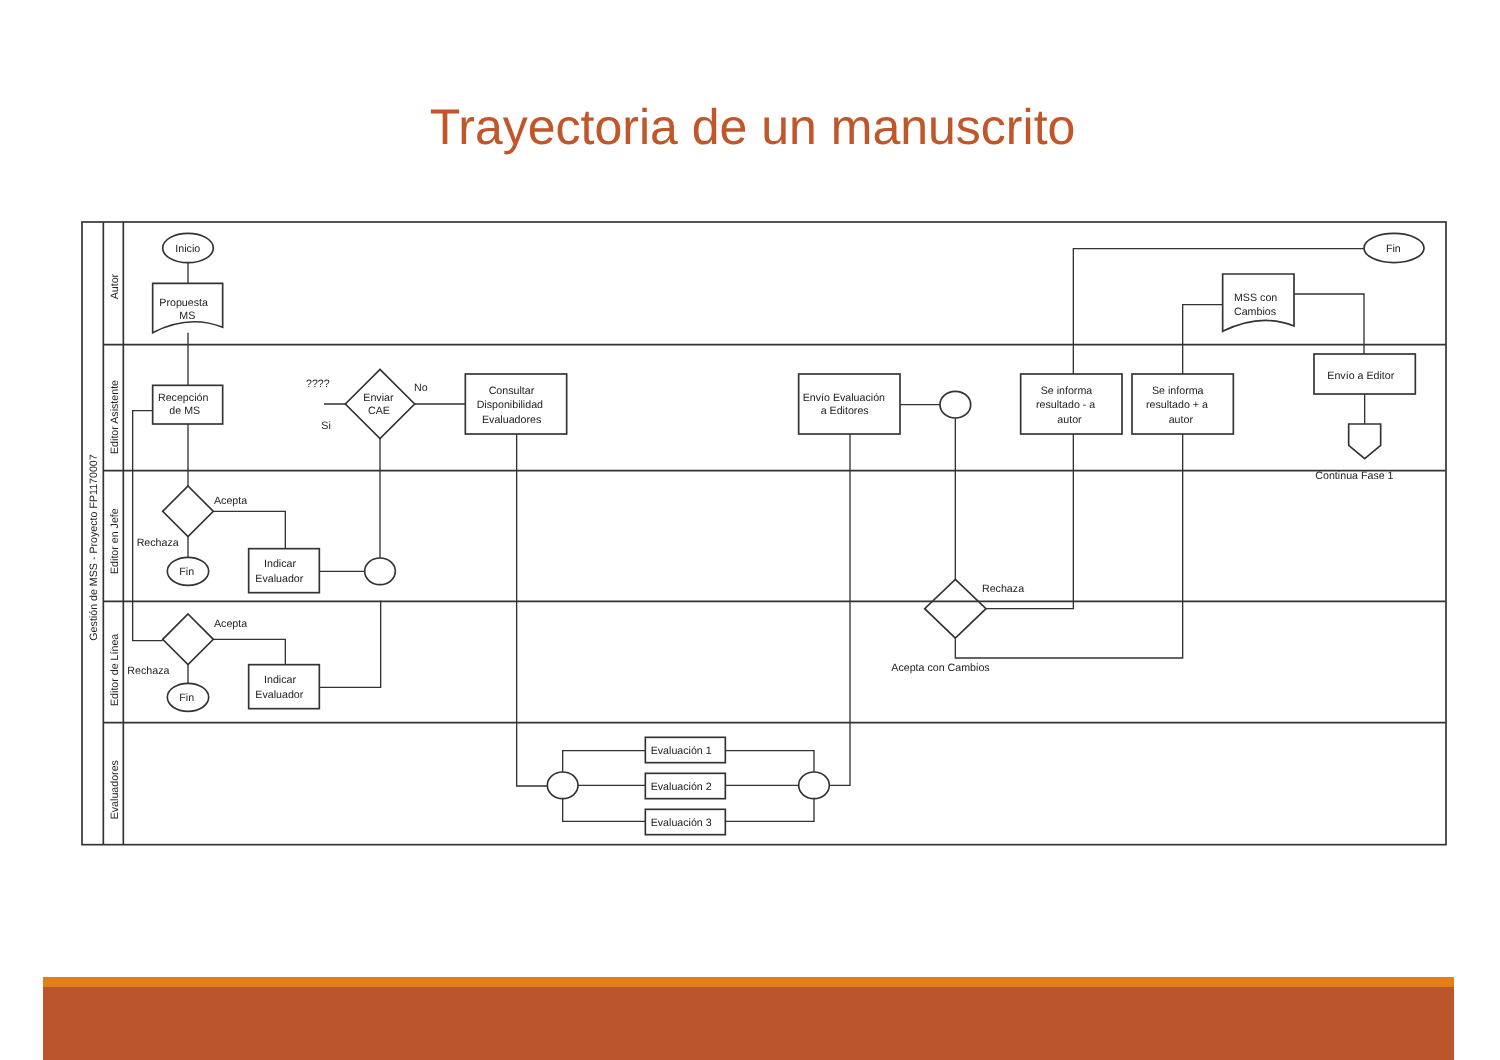Trayectoria de un manuscrito
Gestión de MSS - Proyecto FP1170007
Autor
Editor Asistente
Editor en Jefe
Editor de Línea
Evaluadores
Inicio
Fin
Propuesta
MS
MSS con
Cambios
Recepción
de MS
Consultar
Disponibilidad
Evaluadores
Envío Evaluación
a Editores
Se informa
resultado - a
autor
Se informa
resultado + a
autor
Envío a Editor
Continua Fase 1
Indicar
Evaluador
Indicar
Evaluador
Evaluación 1
Evaluación 2
Evaluación 3
Enviar
CAE
????
Si
No
Acepta
Rechaza
Acepta
Rechaza
Rechaza
Acepta con Cambios
Fin
Fin